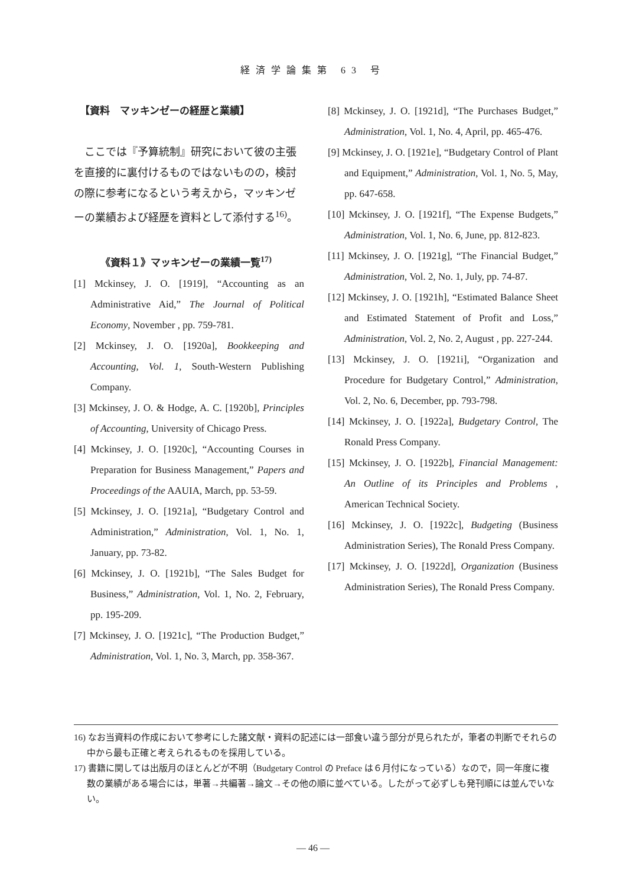経済学論集第 63 号
【資料　マッキンゼーの経歴と業績】
ここでは『予算統制』研究において彼の主張を直接的に裏付けるものではないものの，検討の際に参考になるという考えから，マッキンゼーの業績および経歴を資料として添付する<sup>16)</sup>。
《資料１》マッキンゼーの業績一覧<sup>17)</sup>
[1] Mckinsey, J. O. [1919], “Accounting as an Administrative Aid,” The Journal of Political Economy, November , pp. 759-781.
[2] Mckinsey, J. O. [1920a], Bookkeeping and Accounting, Vol. 1, South-Western Publishing Company.
[3] Mckinsey, J. O. & Hodge, A. C. [1920b], Principles of Accounting, University of Chicago Press.
[4] Mckinsey, J. O. [1920c], “Accounting Courses in Preparation for Business Management,” Papers and Proceedings of the AAUIA, March, pp. 53-59.
[5] Mckinsey, J. O. [1921a], “Budgetary Control and Administration,” Administration, Vol. 1, No. 1, January, pp. 73-82.
[6] Mckinsey, J. O. [1921b], “The Sales Budget for Business,” Administration, Vol. 1, No. 2, February, pp. 195-209.
[7] Mckinsey, J. O. [1921c], “The Production Budget,” Administration, Vol. 1, No. 3, March, pp. 358-367.
[8] Mckinsey, J. O. [1921d], “The Purchases Budget,” Administration, Vol. 1, No. 4, April, pp. 465-476.
[9] Mckinsey, J. O. [1921e], “Budgetary Control of Plant and Equipment,” Administration, Vol. 1, No. 5, May, pp. 647-658.
[10] Mckinsey, J. O. [1921f], “The Expense Budgets,” Administration, Vol. 1, No. 6, June, pp. 812-823.
[11] Mckinsey, J. O. [1921g], “The Financial Budget,” Administration, Vol. 2, No. 1, July, pp. 74-87.
[12] Mckinsey, J. O. [1921h], “Estimated Balance Sheet and Estimated Statement of Profit and Loss,” Administration, Vol. 2, No. 2, August , pp. 227-244.
[13] Mckinsey, J. O. [1921i], “Organization and Procedure for Budgetary Control,” Administration, Vol. 2, No. 6, December, pp. 793-798.
[14] Mckinsey, J. O. [1922a], Budgetary Control, The Ronald Press Company.
[15] Mckinsey, J. O. [1922b], Financial Management: An Outline of its Principles and Problems , American Technical Society.
[16] Mckinsey, J. O. [1922c], Budgeting (Business Administration Series), The Ronald Press Company.
[17] Mckinsey, J. O. [1922d], Organization (Business Administration Series), The Ronald Press Company.
16) なお当資料の作成において参考にした諸文献・資料の記述には一部食い違う部分が見られたが，筆者の判断でそれらの中から最も正確と考えられるものを採用している。
17) 書籍に関しては出版月のほとんどが不明（Budgetary Control の Preface は６月付になっている）なので，同一年度に複数の業績がある場合には，単著→共編著→論文→その他の順に並べている。したがって必ずしも発刊順には並んでいない。
— 46 —